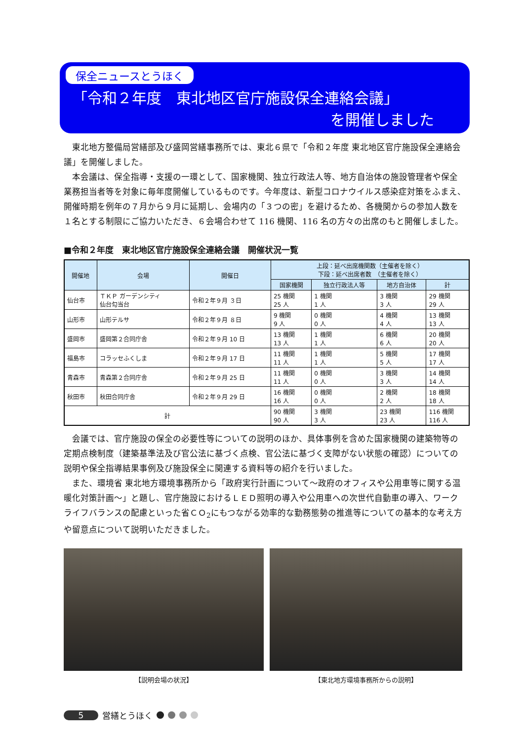保全ニュースとうほく
「令和２年度　東北地区官庁施設保全連絡会議」
を開催しました
東北地方整備局営繕部及び盛岡営繕事務所では、東北６県で「令和２年度 東北地区官庁施設保全連絡会議」を開催しました。
本会議は、保全指導・支援の一環として、国家機関、独立行政法人等、地方自治体の施設管理者や保全業務担当者等を対象に毎年度開催しているものです。今年度は、新型コロナウイルス感染症対策をふまえ、開催時期を例年の７月から９月に延期し、会場内の「３つの密」を避けるため、各機関からの参加人数を１名とする制限にご協力いただき、６会場合わせて 116 機関、116 名の方々の出席のもと開催しました。
■令和２年度　東北地区官庁施設保全連絡会議　開催状況一覧
| 開催地 | 会場 | 開催日 | 上段：延べ出席機関数（主催者を除く） 下段：延べ出席者数 （主催者を除く） | | | |
| --- | --- | --- | --- | --- | --- | --- |
| | | | 国家機関 | 独立行政法人等 | 地方自治体 | 計 |
| 仙台市 | ＴＫＰ ガーデンシティ 仙台勾当台 | 令和２年９月 ３日 | 25 機関 25 人 | 1 機関 1 人 | 3 機関 3 人 | 29 機関 29 人 |
| 山形市 | 山形テルサ | 令和２年９月 ８日 | 9 機関 9 人 | 0 機関 0 人 | 4 機関 4 人 | 13 機関 13 人 |
| 盛岡市 | 盛岡第２合同庁舎 | 令和２年９月 10 日 | 13 機関 13 人 | 1 機関 1 人 | 6 機関 6 人 | 20 機関 20 人 |
| 福島市 | コラッセふくしま | 令和２年９月 17 日 | 11 機関 11 人 | 1 機関 1 人 | 5 機関 5 人 | 17 機関 17 人 |
| 青森市 | 青森第２合同庁舎 | 令和２年９月 25 日 | 11 機関 11 人 | 0 機関 0 人 | 3 機関 3 人 | 14 機関 14 人 |
| 秋田市 | 秋田合同庁舎 | 令和２年９月 29 日 | 16 機関 16 人 | 0 機関 0 人 | 2 機関 2 人 | 18 機関 18 人 |
| 計 | | | 90 機関 90 人 | 3 機関 3 人 | 23 機関 23 人 | 116 機関 116 人 |
会議では、官庁施設の保全の必要性等についての説明のほか、具体事例を含めた国家機関の建築物等の定期点検制度（建築基準法及び官公法に基づく点検、官公法に基づく支障がない状態の確認）についての説明や保全指導結果事例及び施設保全に関連する資料等の紹介を行いました。
また、環境省 東北地方環境事務所から「政府実行計画について〜政府のオフィスや公用車等に関する温暖化対策計画〜」と題し、官庁施設におけるＬＥＤ照明の導入や公用車への次世代自動車の導入、ワークライフバランスの配慮といった省ＣＯ<sub>2</sub>にもつながる効率的な勤務態勢の推進等についての基本的な考え方や留意点について説明いただきました。
【説明会場の状況】 【東北地方環境事務所からの説明】
5 営繕とうほく